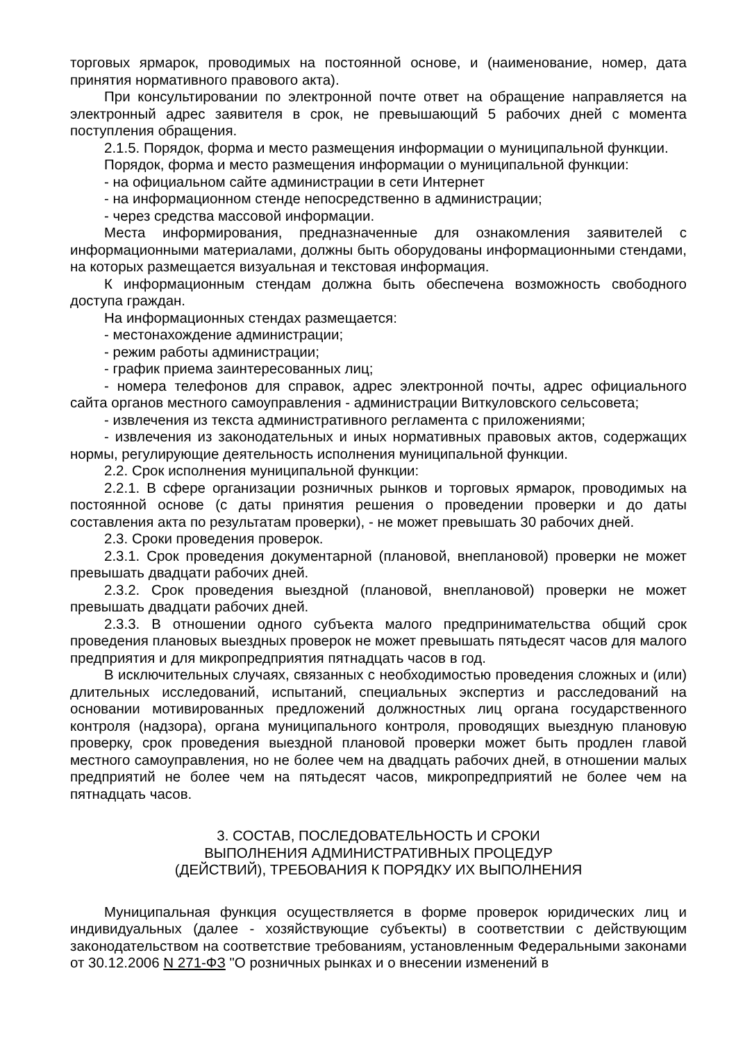торговых ярмарок, проводимых на постоянной основе, и (наименование, номер, дата принятия нормативного правового акта).
При консультировании по электронной почте ответ на обращение направляется на электронный адрес заявителя в срок, не превышающий 5 рабочих дней с момента поступления обращения.
2.1.5. Порядок, форма и место размещения информации о муниципальной функции.
Порядок, форма и место размещения информации о муниципальной функции:
- на официальном сайте администрации в сети Интернет
- на информационном стенде непосредственно в администрации;
- через средства массовой информации.
Места информирования, предназначенные для ознакомления заявителей с информационными материалами, должны быть оборудованы информационными стендами, на которых размещается визуальная и текстовая информация.
К информационным стендам должна быть обеспечена возможность свободного доступа граждан.
На информационных стендах размещается:
- местонахождение администрации;
- режим работы администрации;
- график приема заинтересованных лиц;
- номера телефонов для справок, адрес электронной почты, адрес официального сайта органов местного самоуправления - администрации Виткуловского сельсовета;
- извлечения из текста административного регламента с приложениями;
- извлечения из законодательных и иных нормативных правовых актов, содержащих нормы, регулирующие деятельность исполнения муниципальной функции.
2.2. Срок исполнения муниципальной функции:
2.2.1. В сфере организации розничных рынков и торговых ярмарок, проводимых на постоянной основе (с даты принятия решения о проведении проверки и до даты составления акта по результатам проверки), - не может превышать 30 рабочих дней.
2.3. Сроки проведения проверок.
2.3.1. Срок проведения документарной (плановой, внеплановой) проверки не может превышать двадцати рабочих дней.
2.3.2. Срок проведения выездной (плановой, внеплановой) проверки не может превышать двадцати рабочих дней.
2.3.3. В отношении одного субъекта малого предпринимательства общий срок проведения плановых выездных проверок не может превышать пятьдесят часов для малого предприятия и для микропредприятия пятнадцать часов в год.
В исключительных случаях, связанных с необходимостью проведения сложных и (или) длительных исследований, испытаний, специальных экспертиз и расследований на основании мотивированных предложений должностных лиц органа государственного контроля (надзора), органа муниципального контроля, проводящих выездную плановую проверку, срок проведения выездной плановой проверки может быть продлен главой местного самоуправления, но не более чем на двадцать рабочих дней, в отношении малых предприятий не более чем на пятьдесят часов, микропредприятий не более чем на пятнадцать часов.
3. СОСТАВ, ПОСЛЕДОВАТЕЛЬНОСТЬ И СРОКИ
ВЫПОЛНЕНИЯ АДМИНИСТРАТИВНЫХ ПРОЦЕДУР
(ДЕЙСТВИЙ), ТРЕБОВАНИЯ К ПОРЯДКУ ИХ ВЫПОЛНЕНИЯ
Муниципальная функция осуществляется в форме проверок юридических лиц и индивидуальных (далее - хозяйствующие субъекты) в соответствии с действующим законодательством на соответствие требованиям, установленным Федеральными законами от 30.12.2006 N 271-ФЗ "О розничных рынках и о внесении изменений в